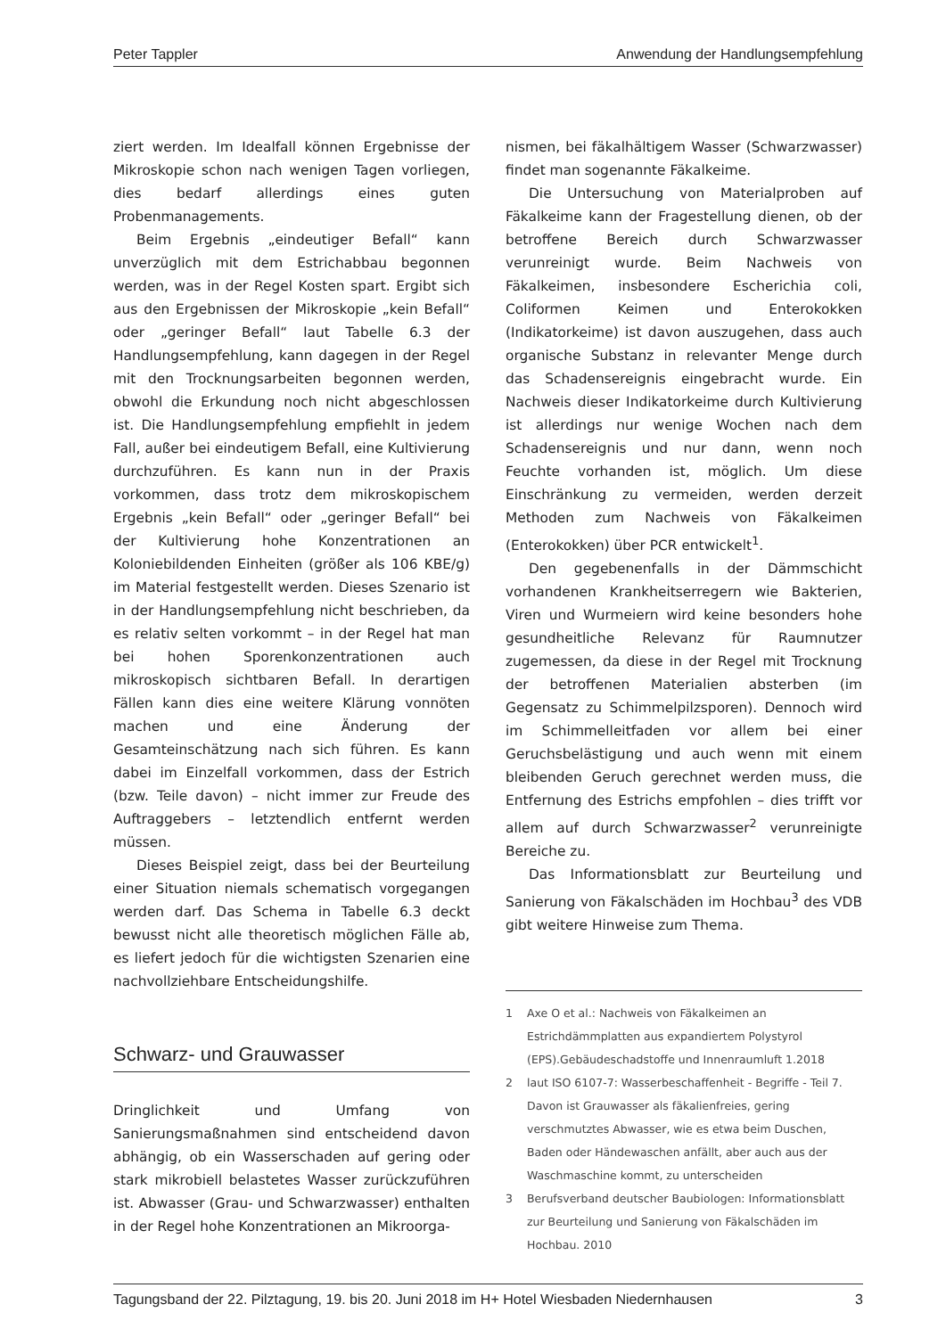Peter Tappler Anwendung der Handlungsempfehlung
ziert werden. Im Idealfall können Ergebnisse der Mikroskopie schon nach wenigen Tagen vorliegen, dies bedarf allerdings eines guten Probenmanagements.
Beim Ergebnis „eindeutiger Befall“ kann unverzüglich mit dem Estrichabbau begonnen werden, was in der Regel Kosten spart. Ergibt sich aus den Ergebnissen der Mikroskopie „kein Befall“ oder „geringer Befall“ laut Tabelle 6.3 der Handlungsempfehlung, kann dagegen in der Regel mit den Trocknungsarbeiten begonnen werden, obwohl die Erkundung noch nicht abgeschlossen ist. Die Handlungsempfehlung empfiehlt in jedem Fall, außer bei eindeutigem Befall, eine Kultivierung durchzuführen. Es kann nun in der Praxis vorkommen, dass trotz dem mikroskopischem Ergebnis „kein Befall“ oder „geringer Befall“ bei der Kultivierung hohe Konzentrationen an Koloniebildenden Einheiten (größer als 106 KBE/g) im Material festgestellt werden. Dieses Szenario ist in der Handlungsempfehlung nicht beschrieben, da es relativ selten vorkommt – in der Regel hat man bei hohen Sporenkonzentrationen auch mikroskopisch sichtbaren Befall. In derartigen Fällen kann dies eine weitere Klärung vonnöten machen und eine Änderung der Gesamteinschätzung nach sich führen. Es kann dabei im Einzelfall vorkommen, dass der Estrich (bzw. Teile davon) – nicht immer zur Freude des Auftraggebers – letztendlich entfernt werden müssen.
Dieses Beispiel zeigt, dass bei der Beurteilung einer Situation niemals schematisch vorgegangen werden darf. Das Schema in Tabelle 6.3 deckt bewusst nicht alle theoretisch möglichen Fälle ab, es liefert jedoch für die wichtigsten Szenarien eine nachvollziehbare Entscheidungshilfe.
Schwarz- und Grauwasser
Dringlichkeit und Umfang von Sanierungsmaßnahmen sind entscheidend davon abhängig, ob ein Wasserschaden auf gering oder stark mikrobiell belastetes Wasser zurückzuführen ist. Abwasser (Grau- und Schwarzwasser) enthalten in der Regel hohe Konzentrationen an Mikroorga-
nismen, bei fäkalhältigem Wasser (Schwarzwasser) findet man sogenannte Fäkalkeime.
Die Untersuchung von Materialproben auf Fäkalkeime kann der Fragestellung dienen, ob der betroffene Bereich durch Schwarzwasser verunreinigt wurde. Beim Nachweis von Fäkalkeimen, insbesondere Escherichia coli, Coliformen Keimen und Enterokokken (Indikatorkeime) ist davon auszugehen, dass auch organische Substanz in relevanter Menge durch das Schadensereignis eingebracht wurde. Ein Nachweis dieser Indikatorkeime durch Kultivierung ist allerdings nur wenige Wochen nach dem Schadensereignis und nur dann, wenn noch Feuchte vorhanden ist, möglich. Um diese Einschränkung zu vermeiden, werden derzeit Methoden zum Nachweis von Fäkalkeimen (Enterokokken) über PCR entwickelt<sup>1</sup>.
Den gegebenenfalls in der Dämmschicht vorhandenen Krankheitserregern wie Bakterien, Viren und Wurmeiern wird keine besonders hohe gesundheitliche Relevanz für Raumnutzer zugemessen, da diese in der Regel mit Trocknung der betroffenen Materialien absterben (im Gegensatz zu Schimmelpilzsporen). Dennoch wird im Schimmelleitfaden vor allem bei einer Geruchsbelästigung und auch wenn mit einem bleibenden Geruch gerechnet werden muss, die Entfernung des Estrichs empfohlen – dies trifft vor allem auf durch Schwarzwasser<sup>2</sup> verunreinigte Bereiche zu.
Das Informationsblatt zur Beurteilung und Sanierung von Fäkalschäden im Hochbau<sup>3</sup> des VDB gibt weitere Hinweise zum Thema.
1 Axe O et al.: Nachweis von Fäkalkeimen an Estrichdämmplatten aus expandiertem Polystyrol (EPS).Gebäudeschadstoffe und Innenraumluft 1.2018
2 laut ISO 6107-7: Wasserbeschaffenheit - Begriffe - Teil 7. Davon ist Grauwasser als fäkalienfreies, gering verschmutztes Abwasser, wie es etwa beim Duschen, Baden oder Händewaschen anfällt, aber auch aus der Waschmaschine kommt, zu unterscheiden
3 Berufsverband deutscher Baubiologen: Informationsblatt zur Beurteilung und Sanierung von Fäkalschäden im Hochbau. 2010
Tagungsband der 22. Pilztagung, 19. bis 20. Juni 2018 im H+ Hotel Wiesbaden Niedernhausen 3